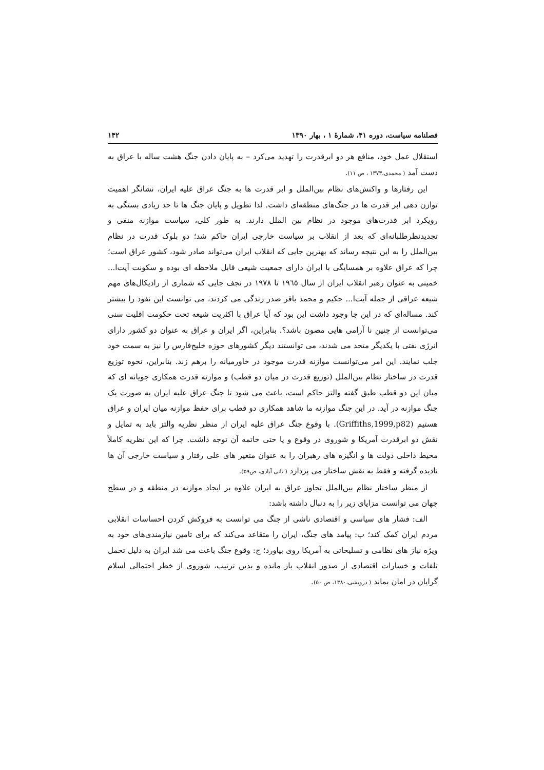فصلنامه سیاست، دوره ۴۱، شمارۀ ۱ ، بهار ۱۳۹۰ ۱۴۲
استقلال عمل خود، منافع هر دو ابرقدرت را تهدید می‌کرد – به پایان دادن جنگ هشت ساله با عراق به دست آمد ( محمدی،۱۳۷۳ ، ص ۱۱).
این رفتارها و واکنش‌های نظام بین‌الملل و ابر قدرت ها به جنگ عراق علیه ایران، نشانگر اهمیت توازن دهی ابر قدرت ها در جنگ‌های منطقه‌ای داشت. لذا تطویل و پایان جنگ ها تا حد زیادی بستگی به رویکرد ابر قدرت‌های موجود در نظام بین الملل دارند. به طور کلی، سیاست موازنه منفی و تجدیدنظرطلبانه‌ای که بعد از انقلاب بر سیاست خارجی ایران حاکم شد؛ دو بلوک قدرت در نظام بین‌الملل را به این نتیجه رساند که بهترین جایی که انقلاب ایران می‌تواند صادر شود، کشور عراق است؛ چرا که عراق علاوه بر همسایگی با ایران دارای جمعیت شیعی قابل ملاحظه ای بوده و سکونت آیت‌ا... خمینی به عنوان رهبر انقلاب ایران از سال ۱۹٦٥ تا ۱۹۷۸ در نجف جایی که شماری از رادیکال‌های مهم شیعه عراقی از جمله آیت‌ا... حکیم و محمد باقر صدر زندگی می کردند، می توانست این نفوذ را بیشتر کند. مساله‌ای که در این جا وجود داشت این بود که آیا عراق با اکثریت شیعه تحت حکومت اقلیت سنی می‌توانست از چنین نا آرامی هایی مصون باشد؟. بنابراین، اگر ایران و عراق به عنوان دو کشور دارای انرژی نفتی با یکدیگر متحد می شدند، می توانستند دیگر کشورهای حوزه خلیج‌فارس را نیز به سمت خود جلب نمایند. این امر می‌توانست موازنه قدرت موجود در خاورمیانه را برهم زند. بنابراین، نحوه توزیع قدرت در ساختار نظام بین‌الملل (توزیع قدرت در میان دو قطب) و موازنه قدرت همکاری جویانه ای که میان این دو قطب طبق گفته والتز حاکم است، باعث می شود تا جنگ عراق علیه ایران به صورت یک جنگ موازنه در آید. در این جنگ موازنه ما شاهد همکاری دو قطب برای حفظ موازنه میان ایران و عراق هستیم (Griffiths,1999,p82). با وقوع جنگ عراق علیه ایران از منظر نظریه والتز باید به تمایل و نقش دو ابرقدرت آمریکا و شوروی در وقوع و یا حتی خاتمه آن توجه داشت. چرا که این نظریه کاملاً محیط داخلی دولت ها و انگیزه های رهبران را به عنوان متغیر های علی رفتار و سیاست خارجی آن ها نادیده گرفته و فقط به نقش ساختار می پردازد ( ثانی آبادی، ص٥٩).
از منظر ساختار نظام بین‌الملل تجاوز عراق به ایران علاوه بر ایجاد موازنه در منطقه و در سطح جهان می توانست مزایای زیر را به دنبال داشته باشد:
الف: فشار های سیاسی و اقتصادی ناشی از جنگ می توانست به فروکش کردن احساسات انقلابی مردم ایران کمک کند؛ ب: پیامد های جنگ، ایران را متقاعد می‌کند که برای تامین نیازمندی‌های خود به ویژه نیاز های نظامی و تسلیحاتی به آمریکا روی بیاورد؛ ج: وقوع جنگ باعث می شد ایران به دلیل تحمل تلفات و خسارات اقتصادی از صدور انقلاب باز مانده و بدین ترتیب، شوروی از خطر احتمالی اسلام گرایان در امان بماند ( درویشی،۱۳۸۰، ص ٥۰).